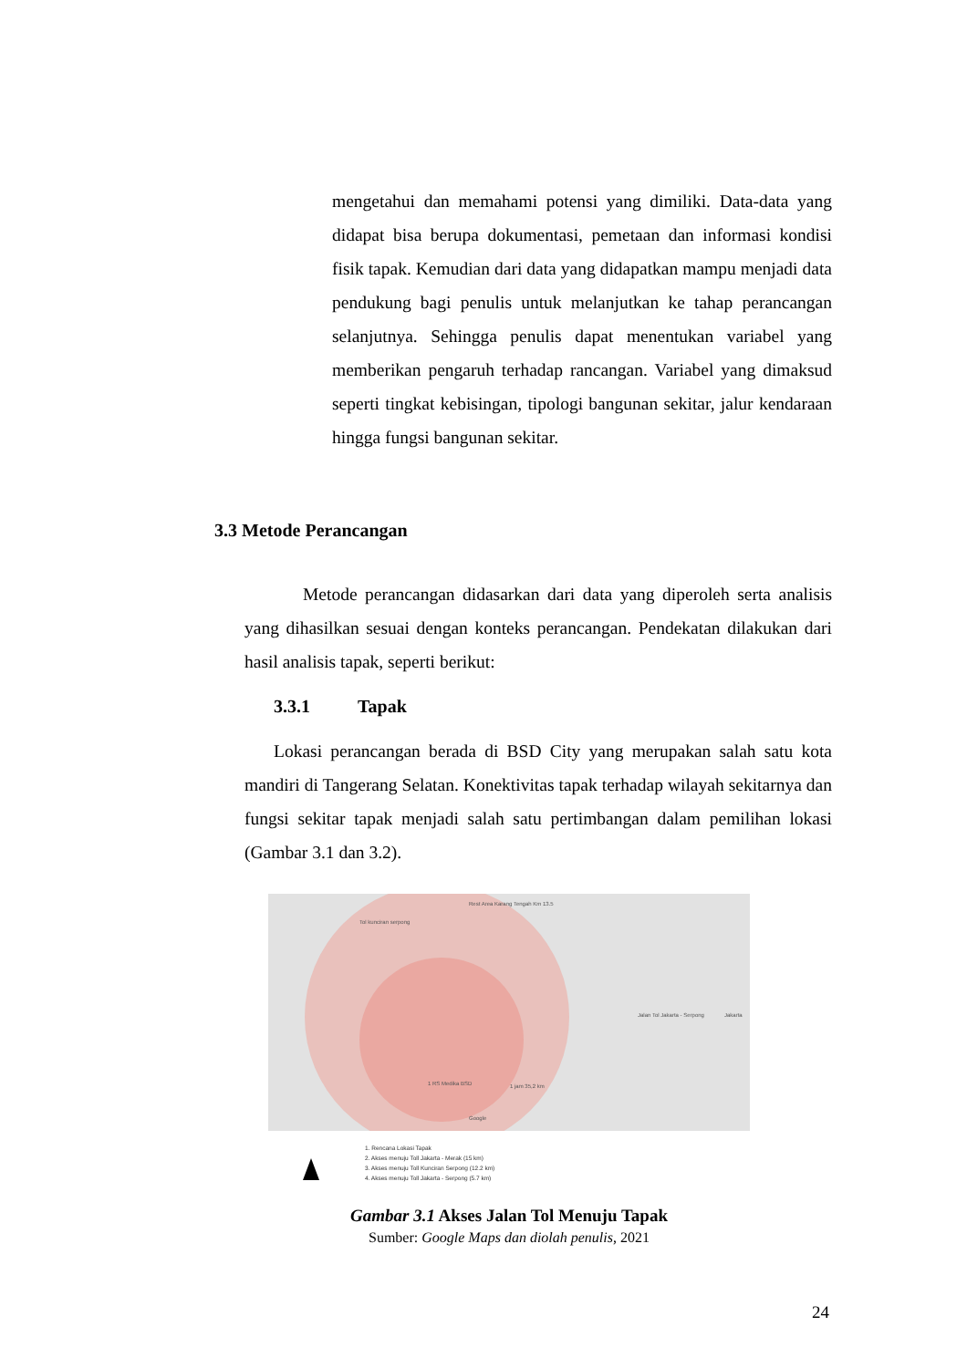mengetahui dan memahami potensi yang dimiliki. Data-data yang didapat bisa berupa dokumentasi, pemetaan dan informasi kondisi fisik tapak. Kemudian dari data yang didapatkan mampu menjadi data pendukung bagi penulis untuk melanjutkan ke tahap perancangan selanjutnya. Sehingga penulis dapat menentukan variabel yang memberikan pengaruh terhadap rancangan. Variabel yang dimaksud seperti tingkat kebisingan, tipologi bangunan sekitar, jalur kendaraan hingga fungsi bangunan sekitar.
3.3 Metode Perancangan
Metode perancangan didasarkan dari data yang diperoleh serta analisis yang dihasilkan sesuai dengan konteks perancangan. Pendekatan dilakukan dari hasil analisis tapak, seperti berikut:
3.3.1 Tapak
Lokasi perancangan berada di BSD City yang merupakan salah satu kota mandiri di Tangerang Selatan. Konektivitas tapak terhadap wilayah sekitarnya dan fungsi sekitar tapak menjadi salah satu pertimbangan dalam pemilihan lokasi (Gambar 3.1 dan 3.2).
Tol kunciran serpong
Rest Area Karang Tengah Km 13.5
1 RS Medika BSD
Jalan Tol Jakarta - Serpong Jakarta
1 jam 35,2 km
Google
1. Rencana Lokasi Tapak
2. Akses menuju Toll Jakarta - Merak (15 km)
3. Akses menuju Toll Kunciran Serpong (12.2 km)
4. Akses menuju Toll Jakarta - Serpong (5.7 km)
Gambar 3.1 Akses Jalan Tol Menuju Tapak
Sumber: Google Maps dan diolah penulis, 2021
24